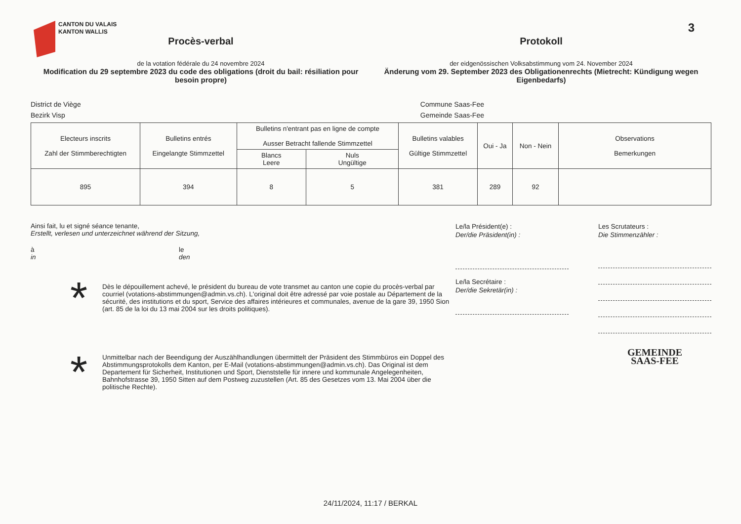CANTON DU VALAIS
KANTON WALLIS
3
Procès-verbal
de la votation fédérale du 24 novembre 2024
Modification du 29 septembre 2023 du code des obligations (droit du bail: résiliation pour besoin propre)
Protokoll
der eidgenössischen Volksabstimmung vom 24. November 2024
Änderung vom 29. September 2023 des Obligationenrechts (Mietrecht: Kündigung wegen Eigenbedarfs)
District de Viège
Bezirk Visp
Commune Saas-Fee
Gemeinde Saas-Fee
| Electeurs inscrits Zahl der Stimmberechtigten | Bulletins entrés Eingelangte Stimmzettel | Bulletins n'entrant pas en ligne de compte Ausser Betracht fallende Stimmzettel | | Bulletins valables Gültige Stimmzettel | Oui - Ja | Non - Nein | Observations Bemerkungen |
| --- | --- | --- | --- | --- | --- | --- | --- |
| | | Blancs Leere | Nuls Ungültige | | | | |
| 895 | 394 | 8 | 5 | 381 | 289 | 92 | |
Ainsi fait, lu et signé séance tenante,
Erstellt, verlesen und unterzeichnet während der Sitzung,
à
in
le
den
* Dès le dépouillement achevé, le président du bureau de vote transmet au canton une copie du procès-verbal par courriel (votations-abstimmungen@admin.vs.ch). L'original doit être adressé par voie postale au Département de la sécurité, des institutions et du sport, Service des affaires intérieures et communales, avenue de la gare 39, 1950 Sion (art. 85 de la loi du 13 mai 2004 sur les droits politiques).
* Unmittelbar nach der Beendigung der Auszählhandlungen übermittelt der Präsident des Stimmbüros ein Doppel des Abstimmungsprotokolls dem Kanton, per E-Mail (votations-abstimmungen@admin.vs.ch). Das Original ist dem Departement für Sicherheit, Institutionen und Sport, Dienststelle für innere und kommunale Angelegenheiten, Bahnhofstrasse 39, 1950 Sitten auf dem Postweg zuzustellen (Art. 85 des Gesetzes vom 13. Mai 2004 über die politische Rechte).
Le/la Président(e) :
Der/die Präsident(in) :
Le/la Secrétaire :
Der/die Sekretär(in) :
Les Scrutateurs :
Die Stimmenzähler :
GEMEINDE
SAAS-FEE
24/11/2024, 11:17 / BERKAL